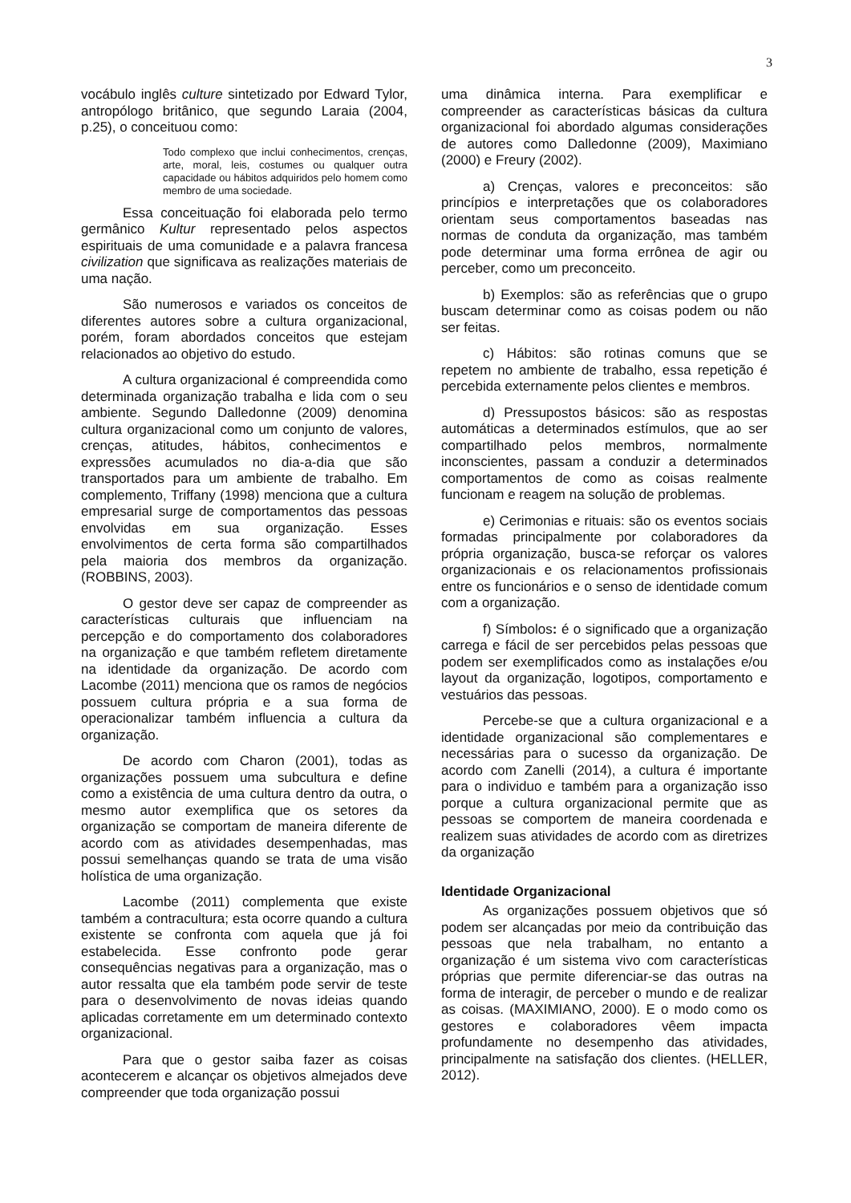3
vocábulo inglês culture sintetizado por Edward Tylor, antropólogo britânico, que segundo Laraia (2004, p.25), o conceituou como:
Todo complexo que inclui conhecimentos, crenças, arte, moral, leis, costumes ou qualquer outra capacidade ou hábitos adquiridos pelo homem como membro de uma sociedade.
Essa conceituação foi elaborada pelo termo germânico Kultur representado pelos aspectos espirituais de uma comunidade e a palavra francesa civilization que significava as realizações materiais de uma nação.
São numerosos e variados os conceitos de diferentes autores sobre a cultura organizacional, porém, foram abordados conceitos que estejam relacionados ao objetivo do estudo.
A cultura organizacional é compreendida como determinada organização trabalha e lida com o seu ambiente. Segundo Dalledonne (2009) denomina cultura organizacional como um conjunto de valores, crenças, atitudes, hábitos, conhecimentos e expressões acumulados no dia-a-dia que são transportados para um ambiente de trabalho. Em complemento, Triffany (1998) menciona que a cultura empresarial surge de comportamentos das pessoas envolvidas em sua organização. Esses envolvimentos de certa forma são compartilhados pela maioria dos membros da organização. (ROBBINS, 2003).
O gestor deve ser capaz de compreender as características culturais que influenciam na percepção e do comportamento dos colaboradores na organização e que também refletem diretamente na identidade da organização. De acordo com Lacombe (2011) menciona que os ramos de negócios possuem cultura própria e a sua forma de operacionalizar também influencia a cultura da organização.
De acordo com Charon (2001), todas as organizações possuem uma subcultura e define como a existência de uma cultura dentro da outra, o mesmo autor exemplifica que os setores da organização se comportam de maneira diferente de acordo com as atividades desempenhadas, mas possui semelhanças quando se trata de uma visão holística de uma organização.
Lacombe (2011) complementa que existe também a contracultura; esta ocorre quando a cultura existente se confronta com aquela que já foi estabelecida. Esse confronto pode gerar consequências negativas para a organização, mas o autor ressalta que ela também pode servir de teste para o desenvolvimento de novas ideias quando aplicadas corretamente em um determinado contexto organizacional.
Para que o gestor saiba fazer as coisas acontecerem e alcançar os objetivos almejados deve compreender que toda organização possui
uma dinâmica interna. Para exemplificar e compreender as características básicas da cultura organizacional foi abordado algumas considerações de autores como Dalledonne (2009), Maximiano (2000) e Freury (2002).
a) Crenças, valores e preconceitos: são princípios e interpretações que os colaboradores orientam seus comportamentos baseadas nas normas de conduta da organização, mas também pode determinar uma forma errônea de agir ou perceber, como um preconceito.
b) Exemplos: são as referências que o grupo buscam determinar como as coisas podem ou não ser feitas.
c) Hábitos: são rotinas comuns que se repetem no ambiente de trabalho, essa repetição é percebida externamente pelos clientes e membros.
d) Pressupostos básicos: são as respostas automáticas a determinados estímulos, que ao ser compartilhado pelos membros, normalmente inconscientes, passam a conduzir a determinados comportamentos de como as coisas realmente funcionam e reagem na solução de problemas.
e) Cerimonias e rituais: são os eventos sociais formadas principalmente por colaboradores da própria organização, busca-se reforçar os valores organizacionais e os relacionamentos profissionais entre os funcionários e o senso de identidade comum com a organização.
f) Símbolos: é o significado que a organização carrega e fácil de ser percebidos pelas pessoas que podem ser exemplificados como as instalações e/ou layout da organização, logotipos, comportamento e vestuários das pessoas.
Percebe-se que a cultura organizacional e a identidade organizacional são complementares e necessárias para o sucesso da organização. De acordo com Zanelli (2014), a cultura é importante para o individuo e também para a organização isso porque a cultura organizacional permite que as pessoas se comportem de maneira coordenada e realizem suas atividades de acordo com as diretrizes da organização
Identidade Organizacional
As organizações possuem objetivos que só podem ser alcançadas por meio da contribuição das pessoas que nela trabalham, no entanto a organização é um sistema vivo com características próprias que permite diferenciar-se das outras na forma de interagir, de perceber o mundo e de realizar as coisas. (MAXIMIANO, 2000). E o modo como os gestores e colaboradores vêem impacta profundamente no desempenho das atividades, principalmente na satisfação dos clientes. (HELLER, 2012).